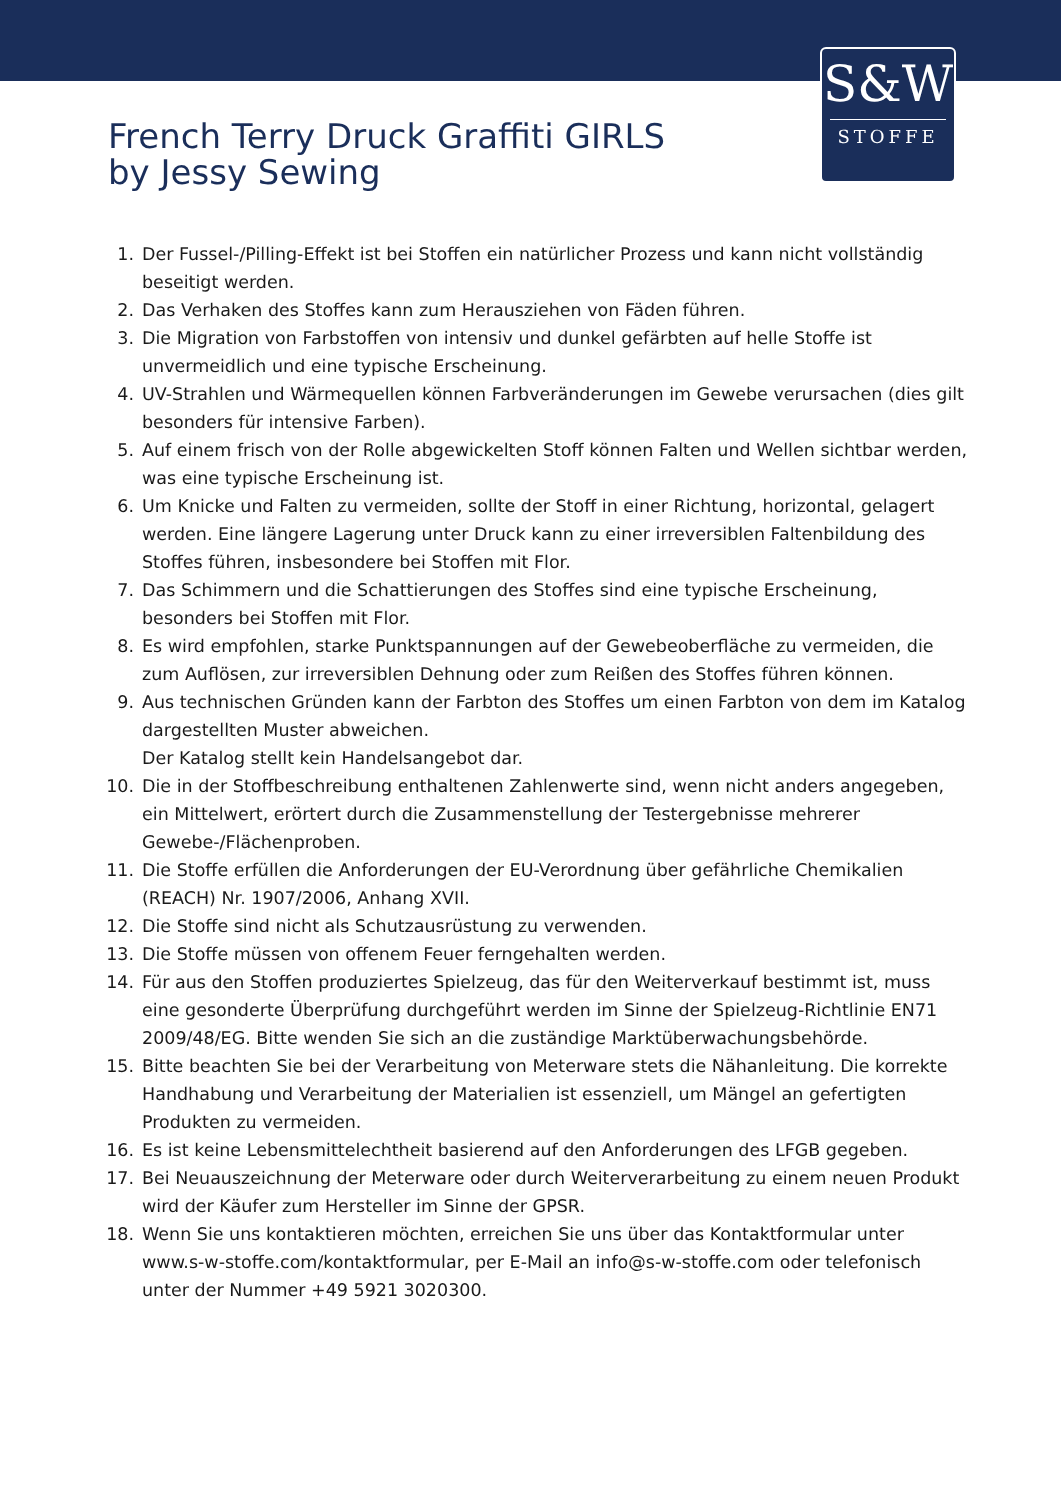S&W
STOFFE
French Terry Druck Graffiti GIRLS
by Jessy Sewing
1. Der Fussel-/Pilling-Effekt ist bei Stoffen ein natürlicher Prozess und kann nicht vollständig beseitigt werden.
2. Das Verhaken des Stoffes kann zum Herausziehen von Fäden führen.
3. Die Migration von Farbstoffen von intensiv und dunkel gefärbten auf helle Stoffe ist unvermeidlich und eine typische Erscheinung.
4. UV-Strahlen und Wärmequellen können Farbveränderungen im Gewebe verursachen (dies gilt besonders für intensive Farben).
5. Auf einem frisch von der Rolle abgewickelten Stoff können Falten und Wellen sichtbar werden, was eine typische Erscheinung ist.
6. Um Knicke und Falten zu vermeiden, sollte der Stoff in einer Richtung, horizontal, gelagert werden. Eine längere Lagerung unter Druck kann zu einer irreversiblen Faltenbildung des Stoffes führen, insbesondere bei Stoffen mit Flor.
7. Das Schimmern und die Schattierungen des Stoffes sind eine typische Erscheinung, besonders bei Stoffen mit Flor.
8. Es wird empfohlen, starke Punktspannungen auf der Gewebeoberfläche zu vermeiden, die zum Auflösen, zur irreversiblen Dehnung oder zum Reißen des Stoffes führen können.
9. Aus technischen Gründen kann der Farbton des Stoffes um einen Farbton von dem im Katalog dargestellten Muster abweichen.
Der Katalog stellt kein Handelsangebot dar.
10. Die in der Stoffbeschreibung enthaltenen Zahlenwerte sind, wenn nicht anders angegeben, ein Mittelwert, erörtert durch die Zusammenstellung der Testergebnisse mehrerer Gewebe-/Flächenproben.
11. Die Stoffe erfüllen die Anforderungen der EU-Verordnung über gefährliche Chemikalien (REACH) Nr. 1907/2006, Anhang XVII.
12. Die Stoffe sind nicht als Schutzausrüstung zu verwenden.
13. Die Stoffe müssen von offenem Feuer ferngehalten werden.
14. Für aus den Stoffen produziertes Spielzeug, das für den Weiterverkauf bestimmt ist, muss eine gesonderte Überprüfung durchgeführt werden im Sinne der Spielzeug-Richtlinie EN71 2009/48/EG. Bitte wenden Sie sich an die zuständige Marktüberwachungsbehörde.
15. Bitte beachten Sie bei der Verarbeitung von Meterware stets die Nähanleitung. Die korrekte Handhabung und Verarbeitung der Materialien ist essenziell, um Mängel an gefertigten Produkten zu vermeiden.
16. Es ist keine Lebensmittelechtheit basierend auf den Anforderungen des LFGB gegeben.
17. Bei Neuauszeichnung der Meterware oder durch Weiterverarbeitung zu einem neuen Produkt wird der Käufer zum Hersteller im Sinne der GPSR.
18. Wenn Sie uns kontaktieren möchten, erreichen Sie uns über das Kontaktformular unter www.s-w-stoffe.com/kontaktformular, per E-Mail an info@s-w-stoffe.com oder telefonisch unter der Nummer +49 5921 3020300.